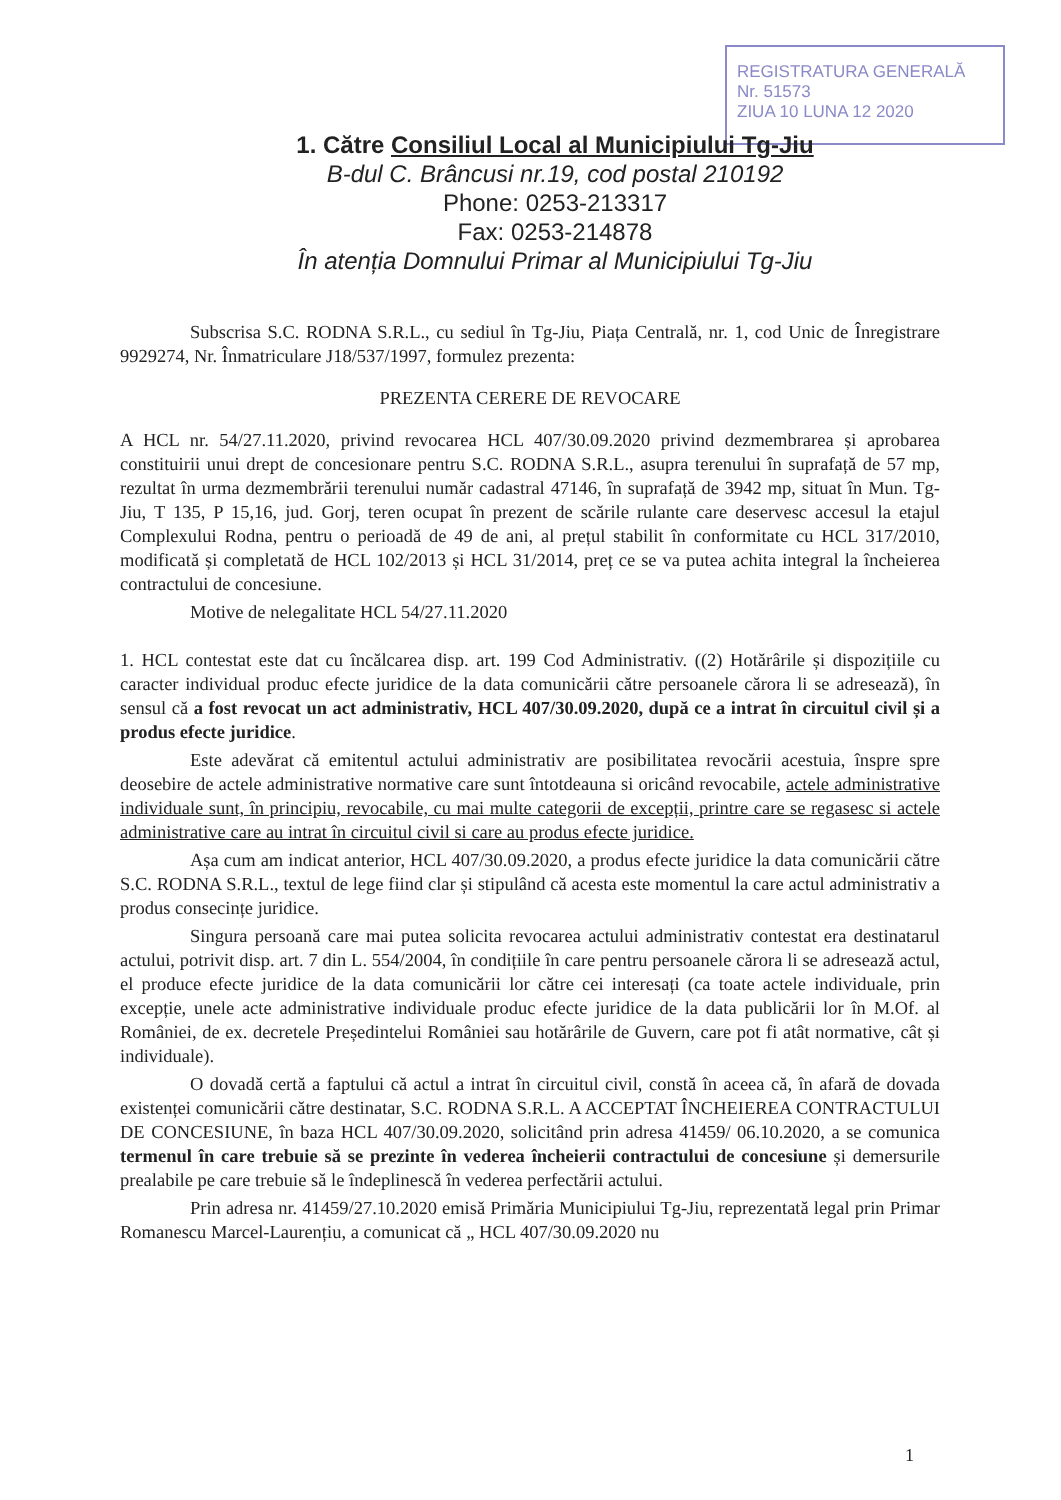REGISTRATURA GENERALĂ
Nr. 51573
ZIUA 10 LUNA 12 2020
1. Către Consiliul Local al Municipiului Tg-Jiu
B-dul C. Brâncusi nr.19, cod postal 210192
Phone: 0253-213317
Fax: 0253-214878
În atenția Domnului Primar al Municipiului Tg-Jiu
Subscrisa S.C. RODNA S.R.L., cu sediul în Tg-Jiu, Piața Centrală, nr. 1, cod Unic de Înregistrare 9929274, Nr. Înmatriculare J18/537/1997, formulez prezenta:
PREZENTA CERERE DE REVOCARE
A HCL nr. 54/27.11.2020, privind revocarea HCL 407/30.09.2020 privind dezmembrarea și aprobarea constituirii unui drept de concesionare pentru S.C. RODNA S.R.L., asupra terenului în suprafață de 57 mp, rezultat în urma dezmembrării terenului număr cadastral 47146, în suprafață de 3942 mp, situat în Mun. Tg-Jiu, T 135, P 15,16, jud. Gorj, teren ocupat în prezent de scările rulante care deservesc accesul la etajul Complexului Rodna, pentru o perioadă de 49 de ani, al prețul stabilit în conformitate cu HCL 317/2010, modificată și completată de HCL 102/2013 și HCL 31/2014, preț ce se va putea achita integral la încheierea contractului de concesiune.
Motive de nelegalitate HCL 54/27.11.2020
1. HCL contestat este dat cu încălcarea disp. art. 199 Cod Administrativ. ((2) Hotărârile și dispozițiile cu caracter individual produc efecte juridice de la data comunicării către persoanele cărora li se adresează), în sensul că a fost revocat un act administrativ, HCL 407/30.09.2020, după ce a intrat în circuitul civil și a produs efecte juridice.
Este adevărat că emitentul actului administrativ are posibilitatea revocării acestuia, înspre spre deosebire de actele administrative normative care sunt întotdeauna si oricând revocabile, actele administrative individuale sunt, în principiu, revocabile, cu mai multe categorii de excepții, printre care se regasesc si actele administrative care au intrat în circuitul civil si care au produs efecte juridice.
Așa cum am indicat anterior, HCL 407/30.09.2020, a produs efecte juridice la data comunicării către S.C. RODNA S.R.L., textul de lege fiind clar și stipulând că acesta este momentul la care actul administrativ a produs consecințe juridice.
Singura persoană care mai putea solicita revocarea actului administrativ contestat era destinatarul actului, potrivit disp. art. 7 din L. 554/2004, în condițiile în care pentru persoanele cărora li se adresează actul, el produce efecte juridice de la data comunicării lor către cei interesați (ca toate actele individuale, prin excepție, unele acte administrative individuale produc efecte juridice de la data publicării lor în M.Of. al României, de ex. decretele Președintelui României sau hotărârile de Guvern, care pot fi atât normative, cât și individuale).
O dovadă certă a faptului că actul a intrat în circuitul civil, constă în aceea că, în afară de dovada existenței comunicării către destinatar, S.C. RODNA S.R.L. A ACCEPTAT ÎNCHEIEREA CONTRACTULUI DE CONCESIUNE, în baza HCL 407/30.09.2020, solicitând prin adresa 41459/ 06.10.2020, a se comunica termenul în care trebuie să se prezinte în vederea încheierii contractului de concesiune și demersurile prealabile pe care trebuie să le îndeplinescă în vederea perfectării actului.
Prin adresa nr. 41459/27.10.2020 emisă Primăria Municipiului Tg-Jiu, reprezentată legal prin Primar Romanescu Marcel-Laurențiu, a comunicat că „ HCL 407/30.09.2020 nu
1